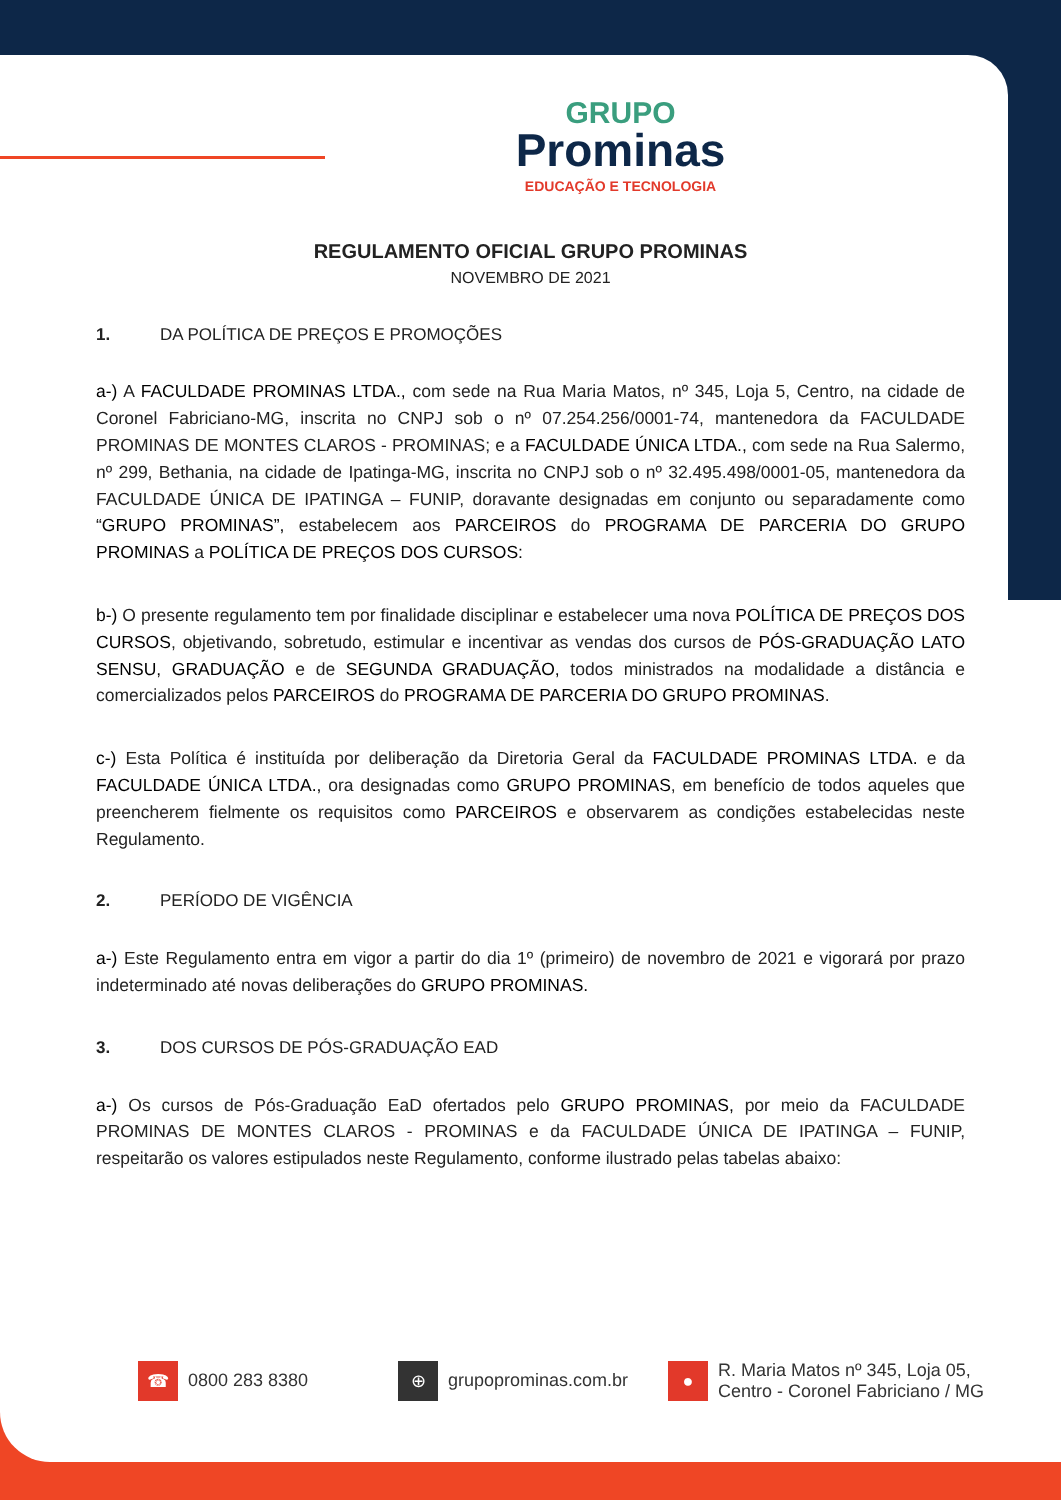GRUPO
Prominas
EDUCAÇÃO E TECNOLOGIA
REGULAMENTO OFICIAL GRUPO PROMINAS
NOVEMBRO DE 2021
1. DA POLÍTICA DE PREÇOS E PROMOÇÕES
a-) A FACULDADE PROMINAS LTDA., com sede na Rua Maria Matos, nº 345, Loja 5, Centro, na cidade de Coronel Fabriciano-MG, inscrita no CNPJ sob o nº 07.254.256/0001-74, mantenedora da FACULDADE PROMINAS DE MONTES CLAROS - PROMINAS; e a FACULDADE ÚNICA LTDA., com sede na Rua Salermo, nº 299, Bethania, na cidade de Ipatinga-MG, inscrita no CNPJ sob o nº 32.495.498/0001-05, mantenedora da FACULDADE ÚNICA DE IPATINGA – FUNIP, doravante designadas em conjunto ou separadamente como “GRUPO PROMINAS”, estabelecem aos PARCEIROS do PROGRAMA DE PARCERIA DO GRUPO PROMINAS a POLÍTICA DE PREÇOS DOS CURSOS:
b-) O presente regulamento tem por finalidade disciplinar e estabelecer uma nova POLÍTICA DE PREÇOS DOS CURSOS, objetivando, sobretudo, estimular e incentivar as vendas dos cursos de PÓS-GRADUAÇÃO LATO SENSU, GRADUAÇÃO e de SEGUNDA GRADUAÇÃO, todos ministrados na modalidade a distância e comercializados pelos PARCEIROS do PROGRAMA DE PARCERIA DO GRUPO PROMINAS.
c-) Esta Política é instituída por deliberação da Diretoria Geral da FACULDADE PROMINAS LTDA. e da FACULDADE ÚNICA LTDA., ora designadas como GRUPO PROMINAS, em benefício de todos aqueles que preencherem fielmente os requisitos como PARCEIROS e observarem as condições estabelecidas neste Regulamento.
2. PERÍODO DE VIGÊNCIA
a-) Este Regulamento entra em vigor a partir do dia 1º (primeiro) de novembro de 2021 e vigorará por prazo indeterminado até novas deliberações do GRUPO PROMINAS.
3. DOS CURSOS DE PÓS-GRADUAÇÃO EAD
a-) Os cursos de Pós-Graduação EaD ofertados pelo GRUPO PROMINAS, por meio da FACULDADE PROMINAS DE MONTES CLAROS - PROMINAS e da FACULDADE ÚNICA DE IPATINGA – FUNIP, respeitarão os valores estipulados neste Regulamento, conforme ilustrado pelas tabelas abaixo:
☎ 0800 283 8380
⊕ grupoprominas.com.br
●
R. Maria Matos nº 345, Loja 05,
Centro - Coronel Fabriciano / MG